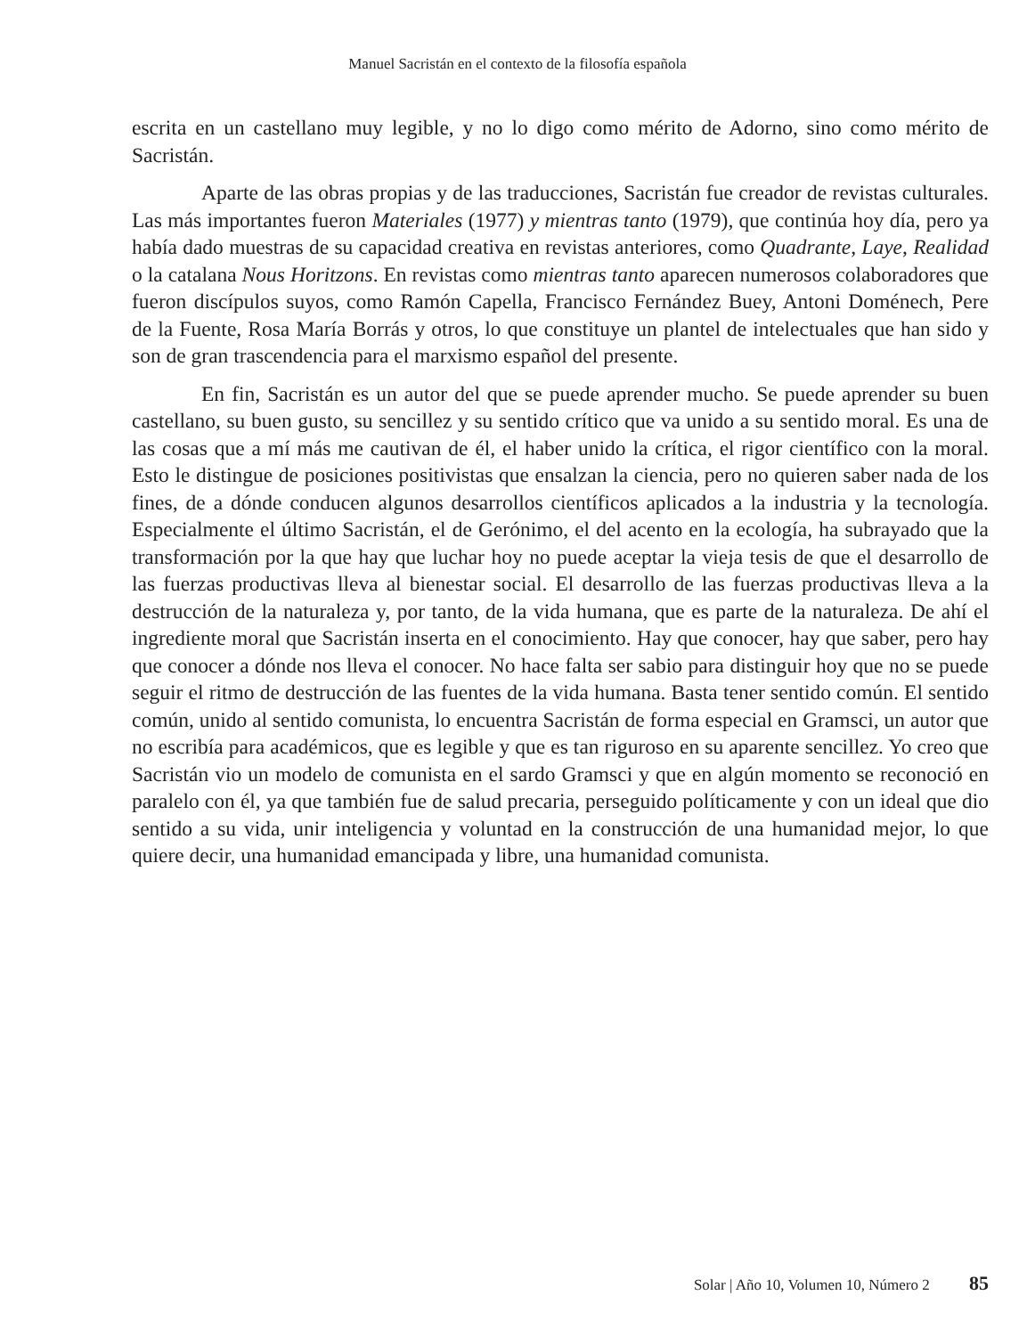Manuel Sacristán en el contexto de la filosofía española
escrita en un castellano muy legible, y no lo digo como mérito de Adorno, sino como mérito de Sacristán.
Aparte de las obras propias y de las traducciones, Sacristán fue creador de revistas culturales. Las más importantes fueron Materiales (1977) y mientras tanto (1979), que continúa hoy día, pero ya había dado muestras de su capacidad creativa en revistas anteriores, como Quadrante, Laye, Realidad o la catalana Nous Horitzons. En revistas como mientras tanto aparecen numerosos colaboradores que fueron discípulos suyos, como Ramón Capella, Francisco Fernández Buey, Antoni Doménech, Pere de la Fuente, Rosa María Borrás y otros, lo que constituye un plantel de intelectuales que han sido y son de gran trascendencia para el marxismo español del presente.
En fin, Sacristán es un autor del que se puede aprender mucho. Se puede aprender su buen castellano, su buen gusto, su sencillez y su sentido crítico que va unido a su sentido moral. Es una de las cosas que a mí más me cautivan de él, el haber unido la crítica, el rigor científico con la moral. Esto le distingue de posiciones positivistas que ensalzan la ciencia, pero no quieren saber nada de los fines, de a dónde conducen algunos desarrollos científicos aplicados a la industria y la tecnología. Especialmente el último Sacristán, el de Gerónimo, el del acento en la ecología, ha subrayado que la transformación por la que hay que luchar hoy no puede aceptar la vieja tesis de que el desarrollo de las fuerzas productivas lleva al bienestar social. El desarrollo de las fuerzas productivas lleva a la destrucción de la naturaleza y, por tanto, de la vida humana, que es parte de la naturaleza. De ahí el ingrediente moral que Sacristán inserta en el conocimiento. Hay que conocer, hay que saber, pero hay que conocer a dónde nos lleva el conocer. No hace falta ser sabio para distinguir hoy que no se puede seguir el ritmo de destrucción de las fuentes de la vida humana. Basta tener sentido común. El sentido común, unido al sentido comunista, lo encuentra Sacristán de forma especial en Gramsci, un autor que no escribía para académicos, que es legible y que es tan riguroso en su aparente sencillez. Yo creo que Sacristán vio un modelo de comunista en el sardo Gramsci y que en algún momento se reconoció en paralelo con él, ya que también fue de salud precaria, perseguido políticamente y con un ideal que dio sentido a su vida, unir inteligencia y voluntad en la construcción de una humanidad mejor, lo que quiere decir, una humanidad emancipada y libre, una humanidad comunista.
Solar | Año 10, Volumen 10, Número 2 85